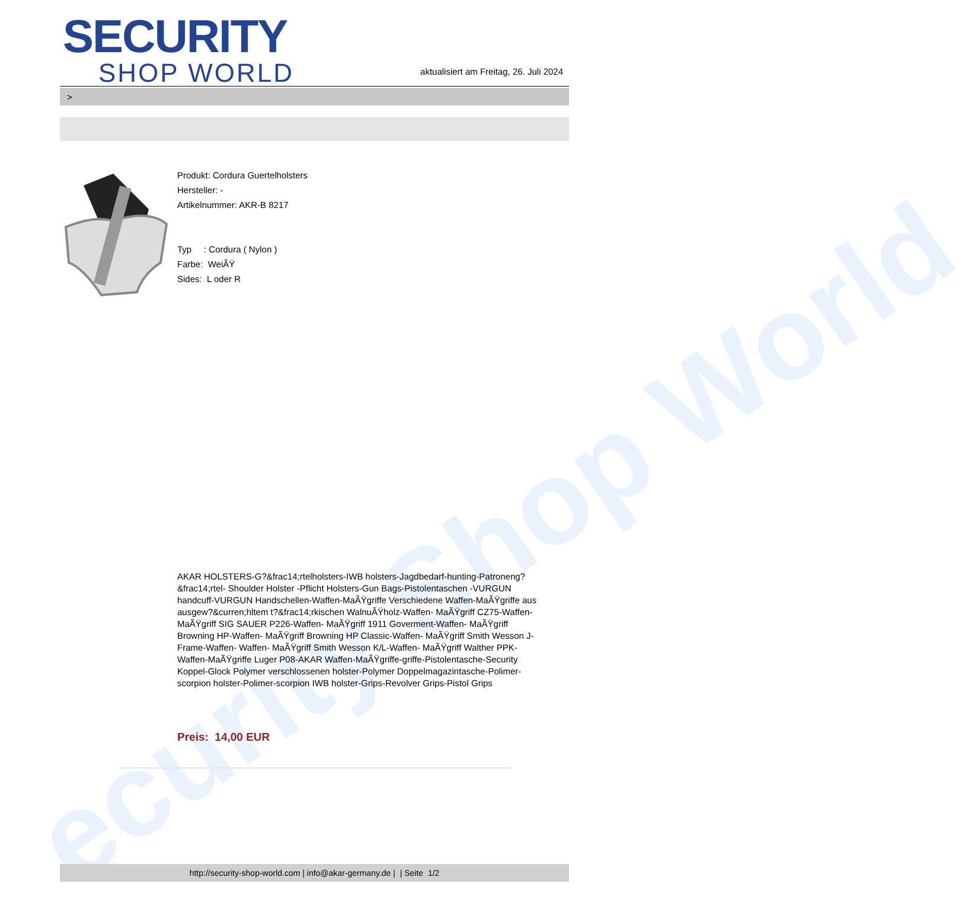ecurity Shop World
SECURITY
SHOP WORLD
aktualisiert am Freitag, 26. Juli 2024
>
Produkt: Cordura Guertelholsters
Hersteller: -
Artikelnummer: AKR-B 8217
Typ : Cordura ( Nylon )
Farbe: WeiÃŸ
Sides: L oder R
AKAR HOLSTERS-G?&frac14;rtelholsters-IWB holsters-Jagdbedarf-hunting-Patroneng?&frac14;rtel- Shoulder Holster -Pflicht Holsters-Gun Bags-Pistolentaschen -VURGUN handcuff-VURGUN Handschellen-Waffen-MaÃŸgriffe Verschiedene Waffen-MaÃŸgriffe aus ausgew?&curren;hltem t?&frac14;rkischen WalnuÃŸholz-Waffen- MaÃŸgriff CZ75-Waffen- MaÃŸgriff SIG SAUER P226-Waffen- MaÃŸgriff 1911 Goverment-Waffen- MaÃŸgriff Browning HP-Waffen- MaÃŸgriff Browning HP Classic-Waffen- MaÃŸgriff Smith Wesson J-Frame-Waffen- Waffen- MaÃŸgriff Smith Wesson K/L-Waffen- MaÃŸgriff Walther PPK-Waffen-MaÃŸgriffe Luger P08-AKAR Waffen-MaÃŸgriffe-griffe-Pistolentasche-Security Koppel-Glock Polymer verschlossenen holster-Polymer Doppelmagazintasche-Polimer-scorpion holster-Polimer-scorpion IWB holster-Grips-Revolver Grips-Pistol Grips
Preis: 14,00 EUR
http://security-shop-world.com | info@akar-germany.de | | Seite 1/2